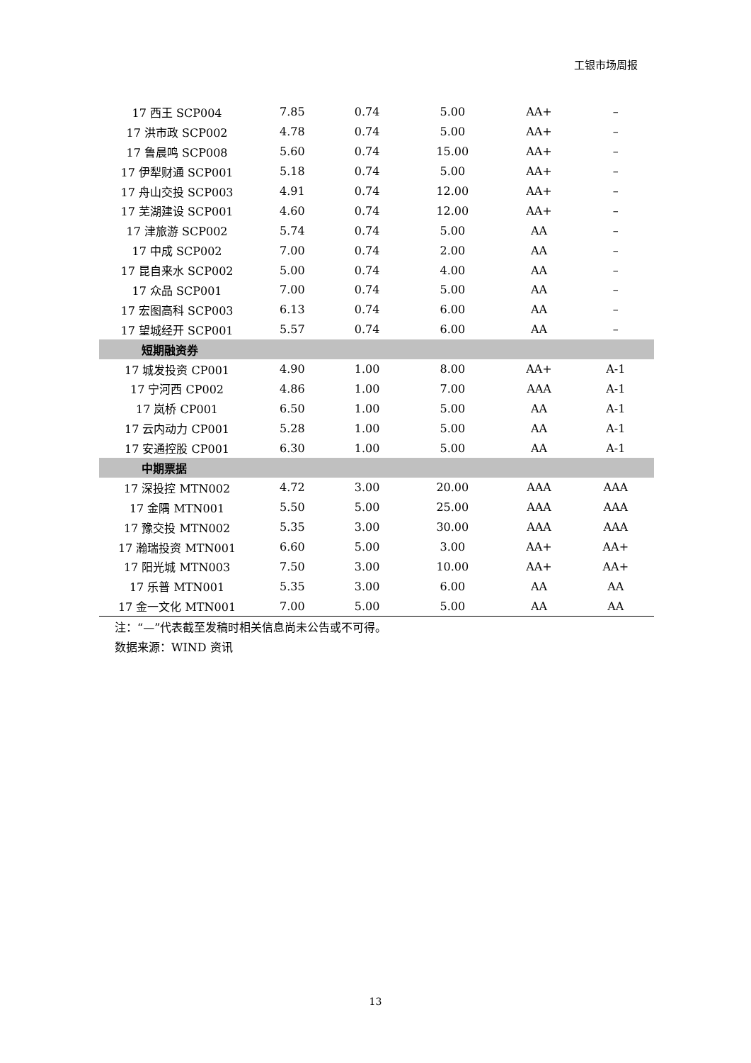工银市场周报
| 17 西王 SCP004 | 7.85 | 0.74 | 5.00 | AA+ | – |
| 17 洪市政 SCP002 | 4.78 | 0.74 | 5.00 | AA+ | – |
| 17 鲁晨鸣 SCP008 | 5.60 | 0.74 | 15.00 | AA+ | – |
| 17 伊犁财通 SCP001 | 5.18 | 0.74 | 5.00 | AA+ | – |
| 17 舟山交投 SCP003 | 4.91 | 0.74 | 12.00 | AA+ | – |
| 17 芜湖建设 SCP001 | 4.60 | 0.74 | 12.00 | AA+ | – |
| 17 津旅游 SCP002 | 5.74 | 0.74 | 5.00 | AA | – |
| 17 中成 SCP002 | 7.00 | 0.74 | 2.00 | AA | – |
| 17 昆自来水 SCP002 | 5.00 | 0.74 | 4.00 | AA | – |
| 17 众品 SCP001 | 7.00 | 0.74 | 5.00 | AA | – |
| 17 宏图高科 SCP003 | 6.13 | 0.74 | 6.00 | AA | – |
| 17 望城经开 SCP001 | 5.57 | 0.74 | 6.00 | AA | – |
| 短期融资券 | | | | | |
| 17 城发投资 CP001 | 4.90 | 1.00 | 8.00 | AA+ | A-1 |
| 17 宁河西 CP002 | 4.86 | 1.00 | 7.00 | AAA | A-1 |
| 17 岚桥 CP001 | 6.50 | 1.00 | 5.00 | AA | A-1 |
| 17 云内动力 CP001 | 5.28 | 1.00 | 5.00 | AA | A-1 |
| 17 安通控股 CP001 | 6.30 | 1.00 | 5.00 | AA | A-1 |
| 中期票据 | | | | | |
| 17 深投控 MTN002 | 4.72 | 3.00 | 20.00 | AAA | AAA |
| 17 金隅 MTN001 | 5.50 | 5.00 | 25.00 | AAA | AAA |
| 17 豫交投 MTN002 | 5.35 | 3.00 | 30.00 | AAA | AAA |
| 17 瀚瑞投资 MTN001 | 6.60 | 5.00 | 3.00 | AA+ | AA+ |
| 17 阳光城 MTN003 | 7.50 | 3.00 | 10.00 | AA+ | AA+ |
| 17 乐普 MTN001 | 5.35 | 3.00 | 6.00 | AA | AA |
| 17 金一文化 MTN001 | 7.00 | 5.00 | 5.00 | AA | AA |
注：“—”代表截至发稿时相关信息尚未公告或不可得。
数据来源：WIND 资讯
13